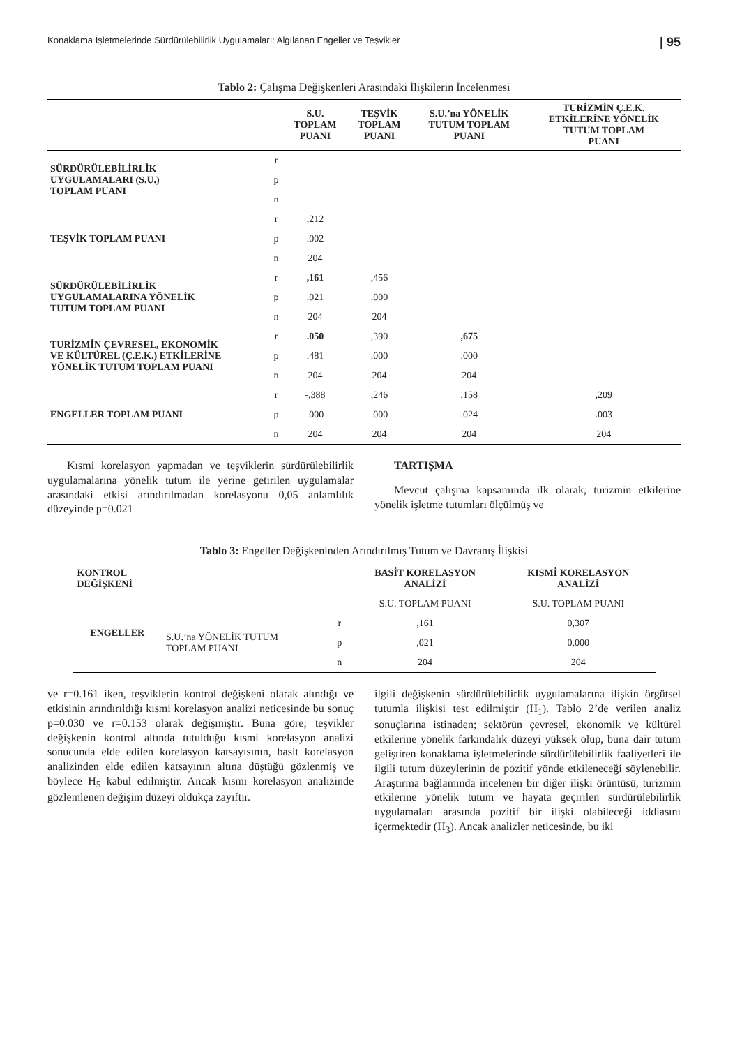Konaklama İşletmelerinde Sürdürülebilirlik Uygulamaları: Algılanan Engeller ve Teşvikler | 95
Tablo 2: Çalışma Değişkenleri Arasındaki İlişkilerin İncelenmesi
| | | S.U. TOPLAM PUANI | TEŞVİK TOPLAM PUANI | S.U.’na YÖNELİK TUTUM TOPLAM PUANI | TURİZMİN Ç.E.K. ETKİLERİNE YÖNELİK TUTUM TOPLAM PUANI |
| --- | --- | --- | --- | --- | --- |
| SÜRDÜRÜLEBİLİRLİK UYGULAMALARI (S.U.) TOPLAM PUANI | r | | | | |
| | p | | | | |
| | n | | | | |
| TEŞVİK TOPLAM PUANI | r | ,212 | | | |
| | p | .002 | | | |
| | n | 204 | | | |
| SÜRDÜRÜLEBİLİRLİK UYGULAMALARINA YÖNELİK TUTUM TOPLAM PUANI | r | ,161 | ,456 | | |
| | p | .021 | .000 | | |
| | n | 204 | 204 | | |
| TURİZMİN ÇEVRESEL, EKONOMİK VE KÜLTÜREL (Ç.E.K.) ETKİLERİNE YÖNELİK TUTUM TOPLAM PUANI | r | .050 | ,390 | ,675 | |
| | p | .481 | .000 | .000 | |
| | n | 204 | 204 | 204 | |
| ENGELLER TOPLAM PUANI | r | -,388 | ,246 | ,158 | ,209 |
| | p | .000 | .000 | .024 | .003 |
| | n | 204 | 204 | 204 | 204 |
Kısmi korelasyon yapmadan ve teşviklerin sürdürülebilirlik uygulamalarına yönelik tutum ile yerine getirilen uygulamalar arasındaki etkisi arındırılmadan korelasyonu 0,05 anlamlılık düzeyinde p=0.021
TARTIŞMA
Mevcut çalışma kapsamında ilk olarak, turizmin etkilerine yönelik işletme tutumları ölçülmüş ve
Tablo 3: Engeller Değişkeninden Arındırılmış Tutum ve Davranış İlişkisi
| KONTROL DEĞİŞKENİ | | | BASİT KORELASYON ANALİZİ | KISMİ KORELASYON ANALİZİ |
| --- | --- | --- | --- | --- |
| ENGELLER | | | S.U. TOPLAM PUANI | S.U. TOPLAM PUANI |
| | S.U.’na YÖNELİK TUTUM TOPLAM PUANI | r | ,161 | 0,307 |
| | | p | ,021 | 0,000 |
| | | n | 204 | 204 |
ve r=0.161 iken, teşviklerin kontrol değişkeni olarak alındığı ve etkisinin arındırıldığı kısmi korelasyon analizi neticesinde bu sonuç p=0.030 ve r=0.153 olarak değişmiştir. Buna göre; teşvikler değişkenin kontrol altında tutulduğu kısmi korelasyon analizi sonucunda elde edilen korelasyon katsayısının, basit korelasyon analizinden elde edilen katsayının altına düştüğü gözlenmiş ve böylece H<sub>5</sub> kabul edilmiştir. Ancak kısmi korelasyon analizinde gözlemlenen değişim düzeyi oldukça zayıftır.
ilgili değişkenin sürdürülebilirlik uygulamalarına ilişkin örgütsel tutumla ilişkisi test edilmiştir (H<sub>1</sub>). Tablo 2’de verilen analiz sonuçlarına istinaden; sektörün çevresel, ekonomik ve kültürel etkilerine yönelik farkındalık düzeyi yüksek olup, buna dair tutum geliştiren konaklama işletmelerinde sürdürülebilirlik faaliyetleri ile ilgili tutum düzeylerinin de pozitif yönde etkileneceği söylenebilir. Araştırma bağlamında incelenen bir diğer ilişki örüntüsü, turizmin etkilerine yönelik tutum ve hayata geçirilen sürdürülebilirlik uygulamaları arasında pozitif bir ilişki olabileceği iddiasını içermektedir (H<sub>3</sub>). Ancak analizler neticesinde, bu iki